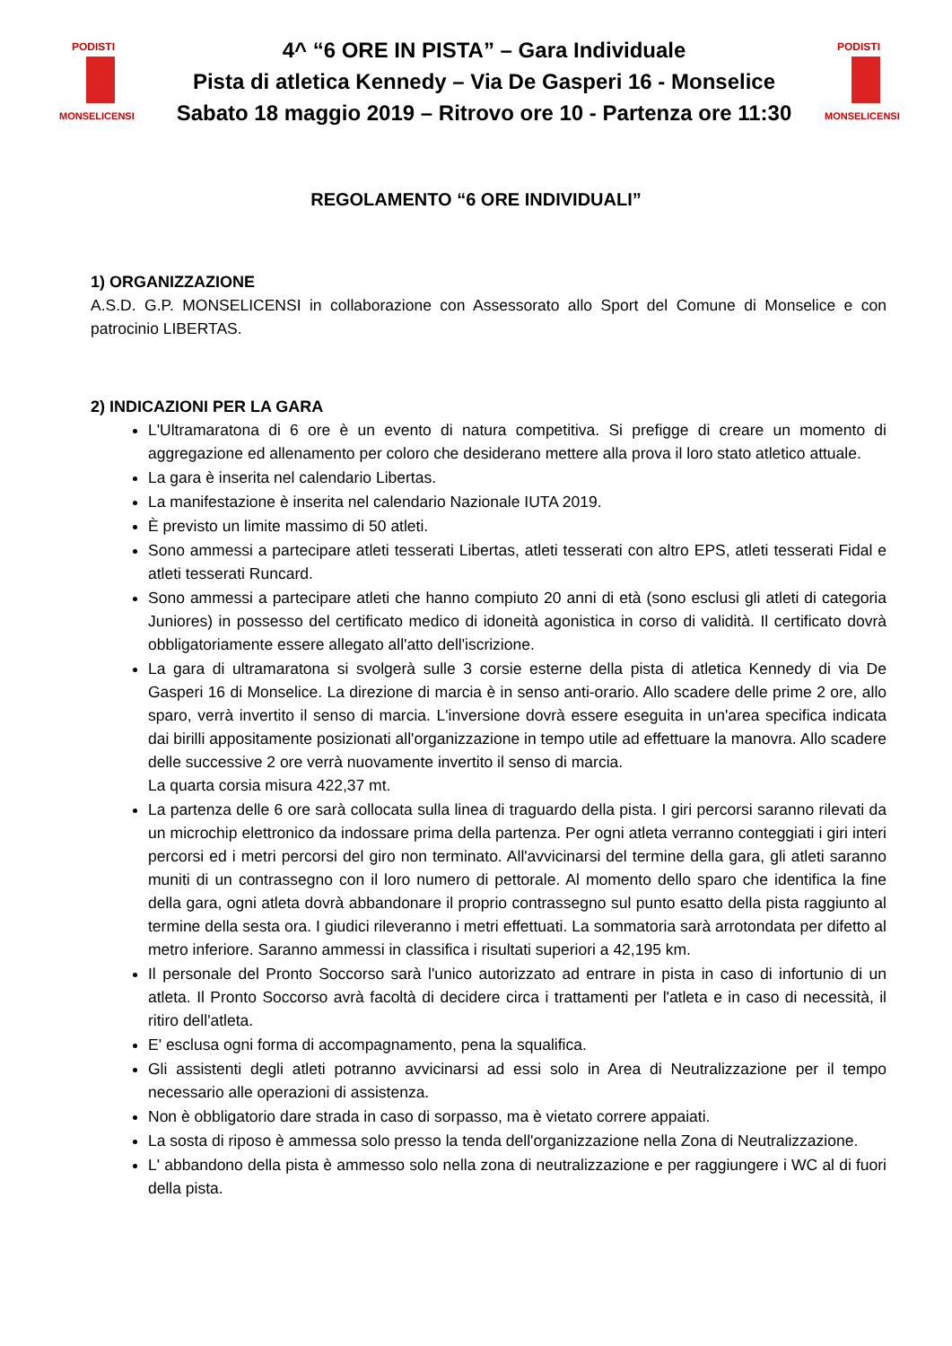PODISTI
MONSELICENSI
4^ “6 ORE IN PISTA” – Gara Individuale
Pista di atletica Kennedy – Via De Gasperi 16 - Monselice
Sabato 18 maggio 2019 – Ritrovo ore 10 - Partenza ore 11:30
PODISTI
MONSELICENSI
REGOLAMENTO “6 ORE INDIVIDUALI”
1) ORGANIZZAZIONE
A.S.D. G.P. MONSELICENSI in collaborazione con Assessorato allo Sport del Comune di Monselice e con patrocinio LIBERTAS.
2) INDICAZIONI PER LA GARA
L'Ultramaratona di 6 ore è un evento di natura competitiva. Si prefigge di creare un momento di aggregazione ed allenamento per coloro che desiderano mettere alla prova il loro stato atletico attuale.
La gara è inserita nel calendario Libertas.
La manifestazione è inserita nel calendario Nazionale IUTA 2019.
È previsto un limite massimo di 50 atleti.
Sono ammessi a partecipare atleti tesserati Libertas, atleti tesserati con altro EPS, atleti tesserati Fidal e atleti tesserati Runcard.
Sono ammessi a partecipare atleti che hanno compiuto 20 anni di età (sono esclusi gli atleti di categoria Juniores) in possesso del certificato medico di idoneità agonistica in corso di validità. Il certificato dovrà obbligatoriamente essere allegato all'atto dell'iscrizione.
La gara di ultramaratona si svolgerà sulle 3 corsie esterne della pista di atletica Kennedy di via De Gasperi 16 di Monselice. La direzione di marcia è in senso anti-orario. Allo scadere delle prime 2 ore, allo sparo, verrà invertito il senso di marcia. L'inversione dovrà essere eseguita in un'area specifica indicata dai birilli appositamente posizionati all'organizzazione in tempo utile ad effettuare la manovra. Allo scadere delle successive 2 ore verrà nuovamente invertito il senso di marcia.
La quarta corsia misura 422,37 mt.
La partenza delle 6 ore sarà collocata sulla linea di traguardo della pista. I giri percorsi saranno rilevati da un microchip elettronico da indossare prima della partenza. Per ogni atleta verranno conteggiati i giri interi percorsi ed i metri percorsi del giro non terminato. All'avvicinarsi del termine della gara, gli atleti saranno muniti di un contrassegno con il loro numero di pettorale. Al momento dello sparo che identifica la fine della gara, ogni atleta dovrà abbandonare il proprio contrassegno sul punto esatto della pista raggiunto al termine della sesta ora. I giudici rileveranno i metri effettuati. La sommatoria sarà arrotondata per difetto al metro inferiore. Saranno ammessi in classifica i risultati superiori a 42,195 km.
Il personale del Pronto Soccorso sarà l'unico autorizzato ad entrare in pista in caso di infortunio di un atleta. Il Pronto Soccorso avrà facoltà di decidere circa i trattamenti per l'atleta e in caso di necessità, il ritiro dell'atleta.
E' esclusa ogni forma di accompagnamento, pena la squalifica.
Gli assistenti degli atleti potranno avvicinarsi ad essi solo in Area di Neutralizzazione per il tempo necessario alle operazioni di assistenza.
Non è obbligatorio dare strada in caso di sorpasso, ma è vietato correre appaiati.
La sosta di riposo è ammessa solo presso la tenda dell'organizzazione nella Zona di Neutralizzazione.
L' abbandono della pista è ammesso solo nella zona di neutralizzazione e per raggiungere i WC al di fuori della pista.